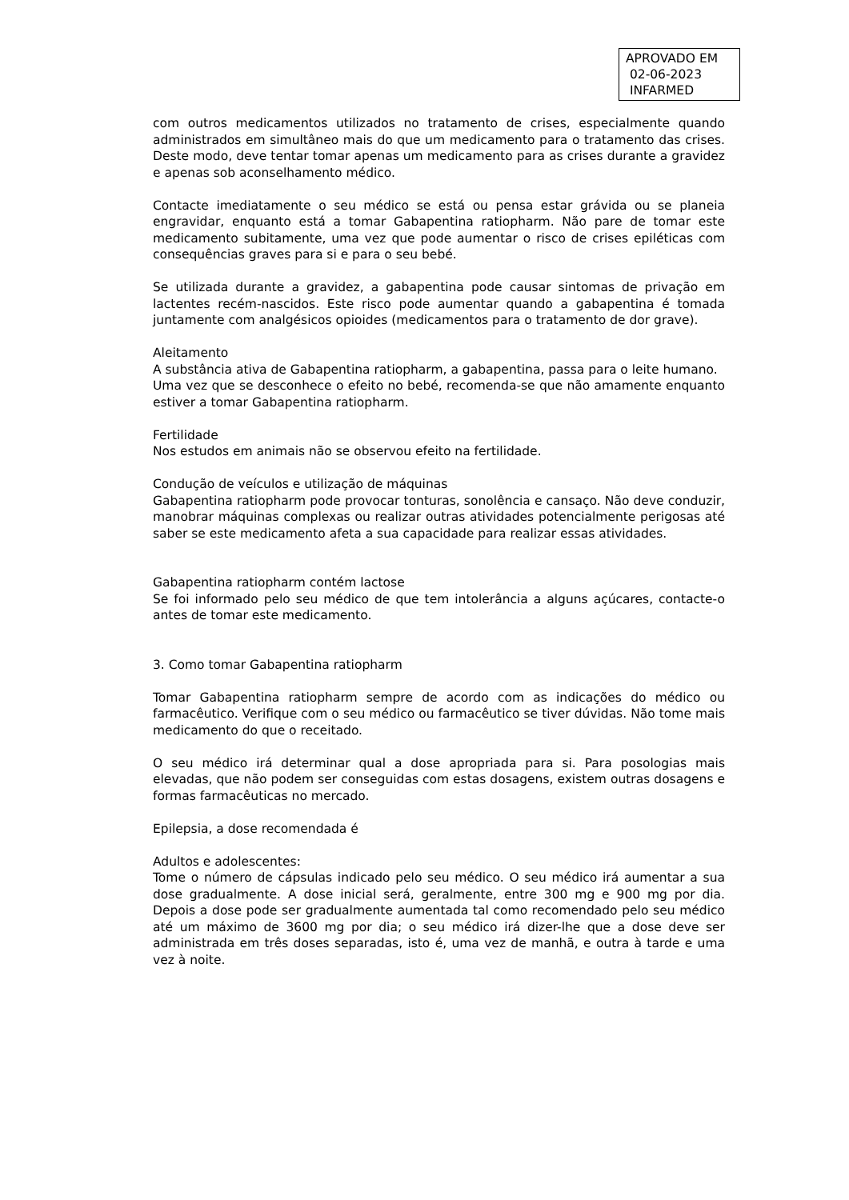APROVADO EM
02-06-2023
INFARMED
com outros medicamentos utilizados no tratamento de crises, especialmente quando administrados em simultâneo mais do que um medicamento para o tratamento das crises. Deste modo, deve tentar tomar apenas um medicamento para as crises durante a gravidez e apenas sob aconselhamento médico.
Contacte imediatamente o seu médico se está ou pensa estar grávida ou se planeia engravidar, enquanto está a tomar Gabapentina ratiopharm. Não pare de tomar este medicamento subitamente, uma vez que pode aumentar o risco de crises epiléticas com consequências graves para si e para o seu bebé.
Se utilizada durante a gravidez, a gabapentina pode causar sintomas de privação em lactentes recém-nascidos. Este risco pode aumentar quando a gabapentina é tomada juntamente com analgésicos opioides (medicamentos para o tratamento de dor grave).
Aleitamento
A substância ativa de Gabapentina ratiopharm, a gabapentina, passa para o leite humano.
Uma vez que se desconhece o efeito no bebé, recomenda-se que não amamente enquanto estiver a tomar Gabapentina ratiopharm.
Fertilidade
Nos estudos em animais não se observou efeito na fertilidade.
Condução de veículos e utilização de máquinas
Gabapentina ratiopharm pode provocar tonturas, sonolência e cansaço. Não deve conduzir, manobrar máquinas complexas ou realizar outras atividades potencialmente perigosas até saber se este medicamento afeta a sua capacidade para realizar essas atividades.
Gabapentina ratiopharm contém lactose
Se foi informado pelo seu médico de que tem intolerância a alguns açúcares, contacte-o antes de tomar este medicamento.
3. Como tomar Gabapentina ratiopharm
Tomar Gabapentina ratiopharm sempre de acordo com as indicações do médico ou farmacêutico. Verifique com o seu médico ou farmacêutico se tiver dúvidas. Não tome mais medicamento do que o receitado.
O seu médico irá determinar qual a dose apropriada para si. Para posologias mais elevadas, que não podem ser conseguidas com estas dosagens, existem outras dosagens e formas farmacêuticas no mercado.
Epilepsia, a dose recomendada é
Adultos e adolescentes:
Tome o número de cápsulas indicado pelo seu médico. O seu médico irá aumentar a sua dose gradualmente. A dose inicial será, geralmente, entre 300 mg e 900 mg por dia. Depois a dose pode ser gradualmente aumentada tal como recomendado pelo seu médico até um máximo de 3600 mg por dia; o seu médico irá dizer-lhe que a dose deve ser administrada em três doses separadas, isto é, uma vez de manhã, e outra à tarde e uma vez à noite.